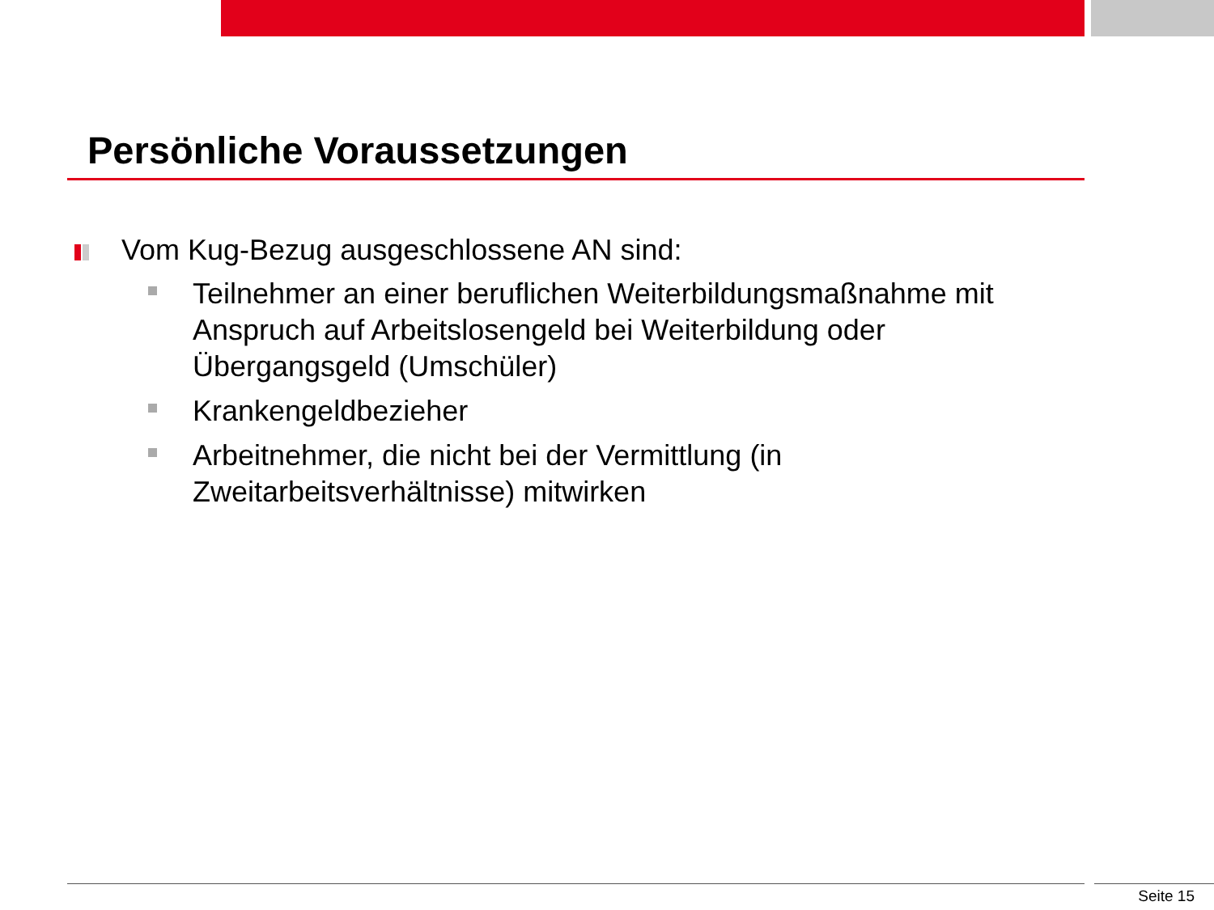Persönliche Voraussetzungen
Vom Kug-Bezug ausgeschlossene AN sind:
Teilnehmer an einer beruflichen Weiterbildungsmaßnahme mit Anspruch auf Arbeitslosengeld bei Weiterbildung oder Übergangsgeld (Umschüler)
Krankengeldbezieher
Arbeitnehmer, die nicht bei der Vermittlung (in Zweitarbeitsverhältnisse) mitwirken
Seite 15